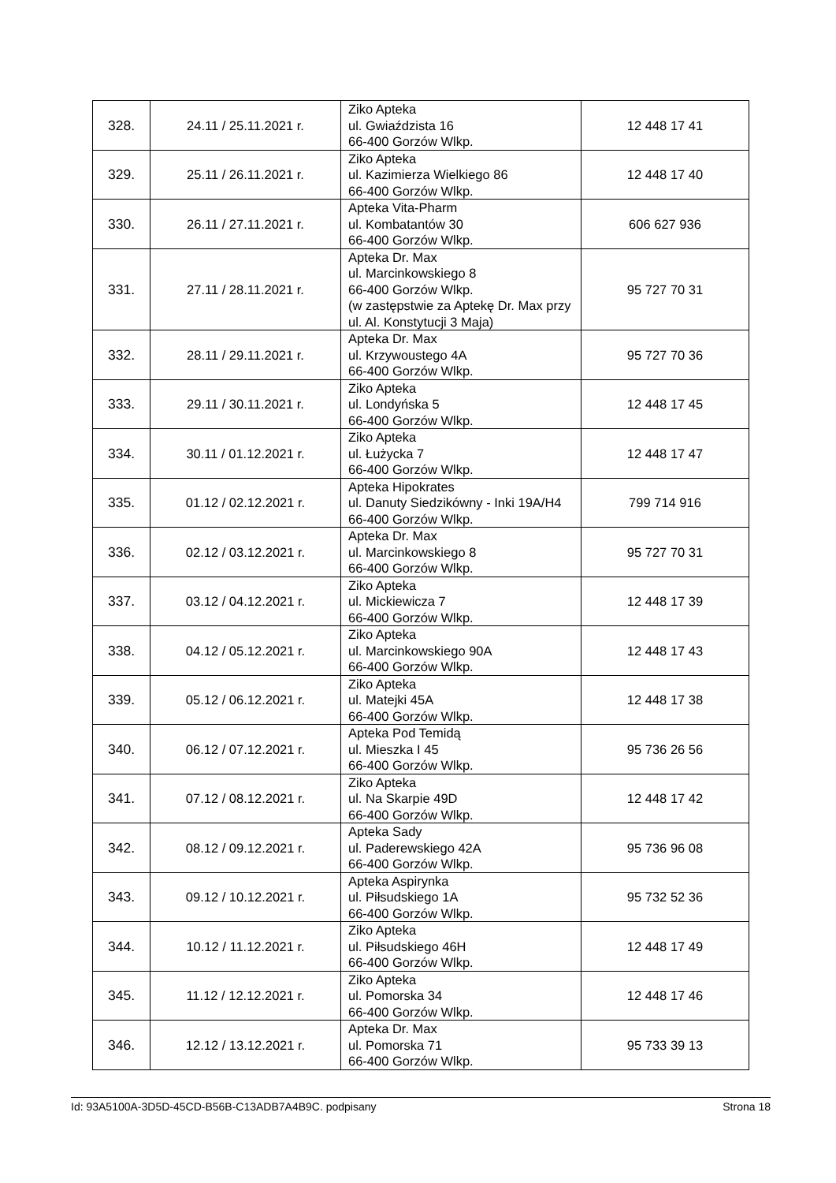| 328. | 24.11 / 25.11.2021 r. | Ziko Apteka ul. Gwiaździsta 16 66-400 Gorzów Wlkp. | 12 448 17 41 |
| 329. | 25.11 / 26.11.2021 r. | Ziko Apteka ul. Kazimierza Wielkiego 86 66-400 Gorzów Wlkp. | 12 448 17 40 |
| 330. | 26.11 / 27.11.2021 r. | Apteka Vita-Pharm ul. Kombatantów 30 66-400 Gorzów Wlkp. | 606 627 936 |
| 331. | 27.11 / 28.11.2021 r. | Apteka Dr. Max ul. Marcinkowskiego 8 66-400 Gorzów Wlkp. (w zastępstwie za Aptekę Dr. Max przy ul. Al. Konstytucji 3 Maja) | 95 727 70 31 |
| 332. | 28.11 / 29.11.2021 r. | Apteka Dr. Max ul. Krzywoustego 4A 66-400 Gorzów Wlkp. | 95 727 70 36 |
| 333. | 29.11 / 30.11.2021 r. | Ziko Apteka ul. Londyńska 5 66-400 Gorzów Wlkp. | 12 448 17 45 |
| 334. | 30.11 / 01.12.2021 r. | Ziko Apteka ul. Łużycka 7 66-400 Gorzów Wlkp. | 12 448 17 47 |
| 335. | 01.12 / 02.12.2021 r. | Apteka Hipokrates ul. Danuty Siedzikówny - Inki 19A/H4 66-400 Gorzów Wlkp. | 799 714 916 |
| 336. | 02.12 / 03.12.2021 r. | Apteka Dr. Max ul. Marcinkowskiego 8 66-400 Gorzów Wlkp. | 95 727 70 31 |
| 337. | 03.12 / 04.12.2021 r. | Ziko Apteka ul. Mickiewicza 7 66-400 Gorzów Wlkp. | 12 448 17 39 |
| 338. | 04.12 / 05.12.2021 r. | Ziko Apteka ul. Marcinkowskiego 90A 66-400 Gorzów Wlkp. | 12 448 17 43 |
| 339. | 05.12 / 06.12.2021 r. | Ziko Apteka ul. Matejki 45A 66-400 Gorzów Wlkp. | 12 448 17 38 |
| 340. | 06.12 / 07.12.2021 r. | Apteka Pod Temidą ul. Mieszka I 45 66-400 Gorzów Wlkp. | 95 736 26 56 |
| 341. | 07.12 / 08.12.2021 r. | Ziko Apteka ul. Na Skarpie 49D 66-400 Gorzów Wlkp. | 12 448 17 42 |
| 342. | 08.12 / 09.12.2021 r. | Apteka Sady ul. Paderewskiego 42A 66-400 Gorzów Wlkp. | 95 736 96 08 |
| 343. | 09.12 / 10.12.2021 r. | Apteka Aspirynka ul. Piłsudskiego 1A 66-400 Gorzów Wlkp. | 95 732 52 36 |
| 344. | 10.12 / 11.12.2021 r. | Ziko Apteka ul. Piłsudskiego 46H 66-400 Gorzów Wlkp. | 12 448 17 49 |
| 345. | 11.12 / 12.12.2021 r. | Ziko Apteka ul. Pomorska 34 66-400 Gorzów Wlkp. | 12 448 17 46 |
| 346. | 12.12 / 13.12.2021 r. | Apteka Dr. Max ul. Pomorska 71 66-400 Gorzów Wlkp. | 95 733 39 13 |
Id: 93A5100A-3D5D-45CD-B56B-C13ADB7A4B9C. podpisany Strona 18